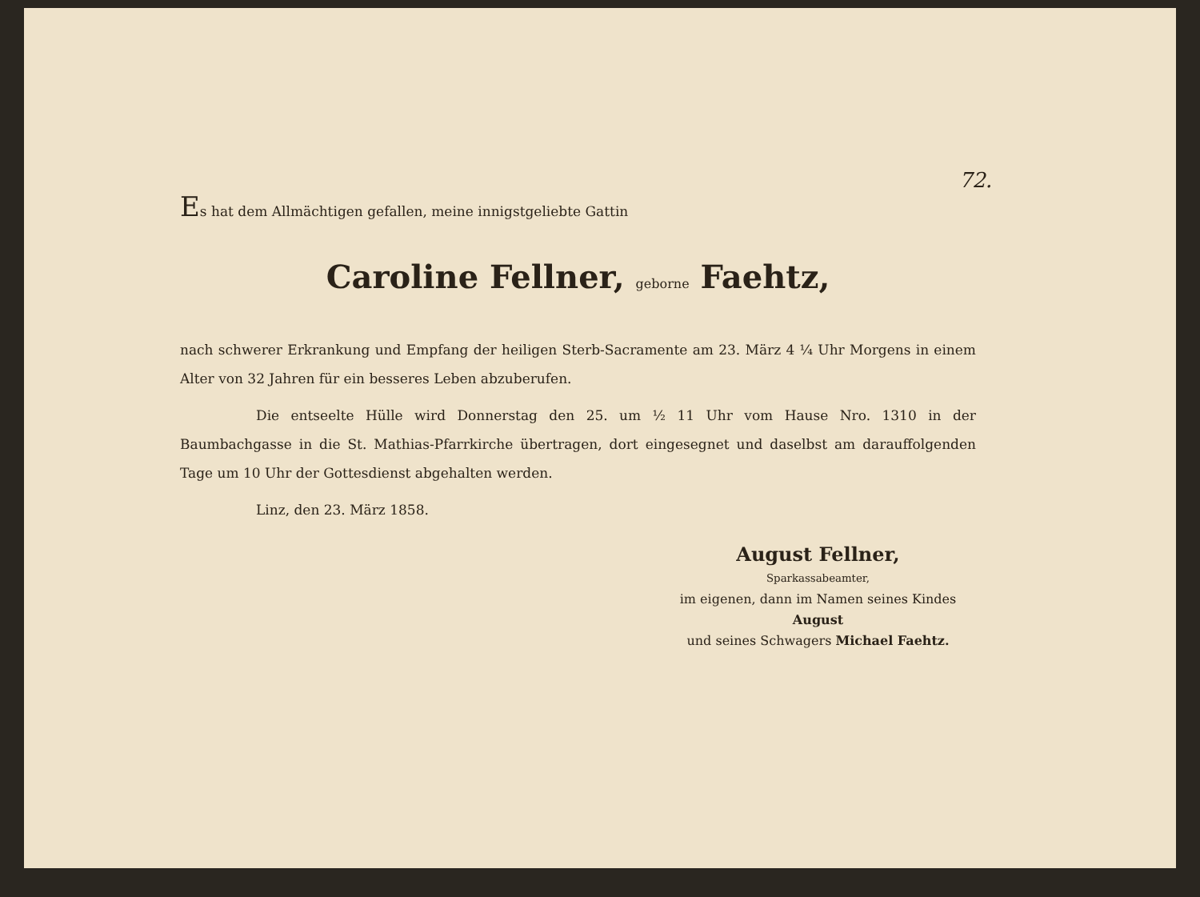72.
Es hat dem Allmächtigen gefallen, meine innigstgeliebte Gattin
Caroline Fellner, geborne Faehtz,
nach schwerer Erkrankung und Empfang der heiligen Sterb-Sacramente am 23. März 4 ¼ Uhr Morgens in einem Alter von 32 Jahren für ein besseres Leben abzuberufen.
Die entseelte Hülle wird Donnerstag den 25. um ½ 11 Uhr vom Hause Nro. 1310 in der Baumbachgasse in die St. Mathias-Pfarrkirche übertragen, dort eingesegnet und daselbst am darauffolgenden Tage um 10 Uhr der Gottesdienst abgehalten werden.
Linz, den 23. März 1858.
August Fellner,
Sparkassabeamter,
im eigenen, dann im Namen seines Kindes August
und seines Schwagers Michael Faehtz.